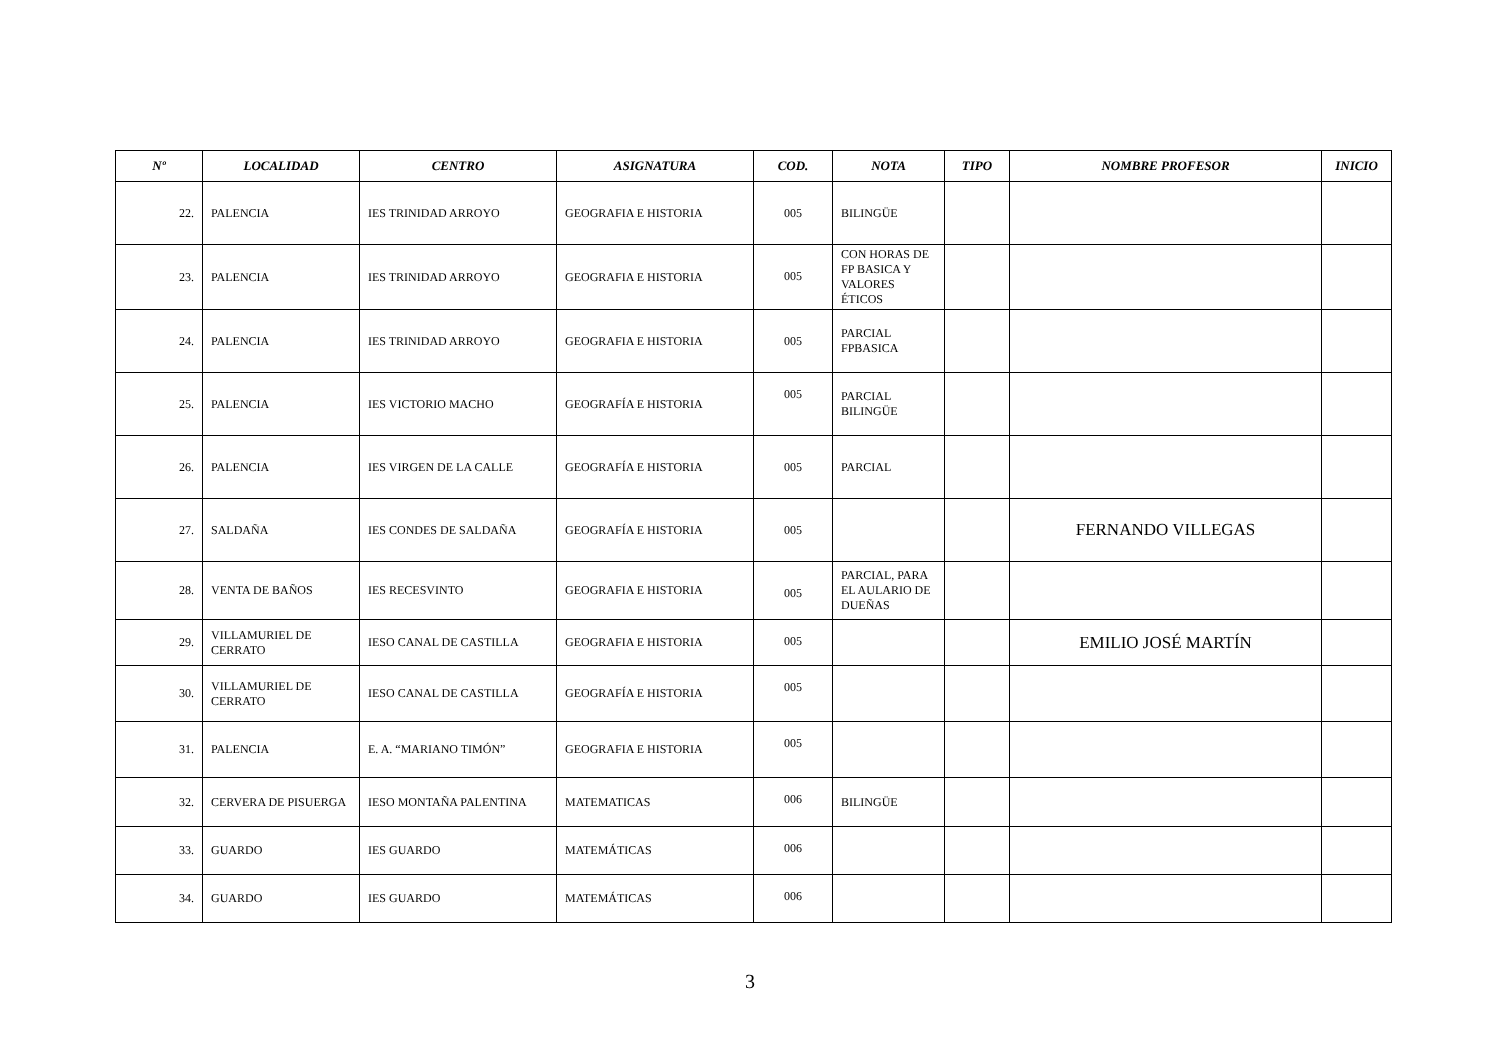| Nº | LOCALIDAD | CENTRO | ASIGNATURA | COD. | NOTA | TIPO | NOMBRE PROFESOR | INICIO |
| --- | --- | --- | --- | --- | --- | --- | --- | --- |
| 22. | PALENCIA | IES TRINIDAD ARROYO | GEOGRAFIA E HISTORIA | 005 | BILINGÜE | | | |
| 23. | PALENCIA | IES TRINIDAD ARROYO | GEOGRAFIA E HISTORIA | 005 | CON HORAS DE FP BASICA Y VALORES ÉTICOS | | | |
| 24. | PALENCIA | IES TRINIDAD ARROYO | GEOGRAFIA E HISTORIA | 005 | PARCIAL FPBASICA | | | |
| 25. | PALENCIA | IES VICTORIO MACHO | GEOGRAFÍA E HISTORIA | 005 | PARCIAL BILINGÜE | | | |
| 26. | PALENCIA | IES VIRGEN DE LA CALLE | GEOGRAFÍA E HISTORIA | 005 | PARCIAL | | | |
| 27. | SALDAÑA | IES CONDES DE SALDAÑA | GEOGRAFÍA E HISTORIA | 005 | | | FERNANDO VILLEGAS | |
| 28. | VENTA DE BAÑOS | IES RECESVINTO | GEOGRAFIA E HISTORIA | 005 | PARCIAL, PARA EL AULARIO DE DUEÑAS | | | |
| 29. | VILLAMURIEL DE CERRATO | IESO CANAL DE CASTILLA | GEOGRAFIA E HISTORIA | 005 | | | EMILIO JOSÉ MARTÍN | |
| 30. | VILLAMURIEL DE CERRATO | IESO CANAL DE CASTILLA | GEOGRAFÍA E HISTORIA | 005 | | | | |
| 31. | PALENCIA | E. A. “MARIANO TIMÓN” | GEOGRAFIA E HISTORIA | 005 | | | | |
| 32. | CERVERA DE PISUERGA | IESO MONTAÑA PALENTINA | MATEMATICAS | 006 | BILINGÜE | | | |
| 33. | GUARDO | IES GUARDO | MATEMÁTICAS | 006 | | | | |
| 34. | GUARDO | IES GUARDO | MATEMÁTICAS | 006 | | | | |
3